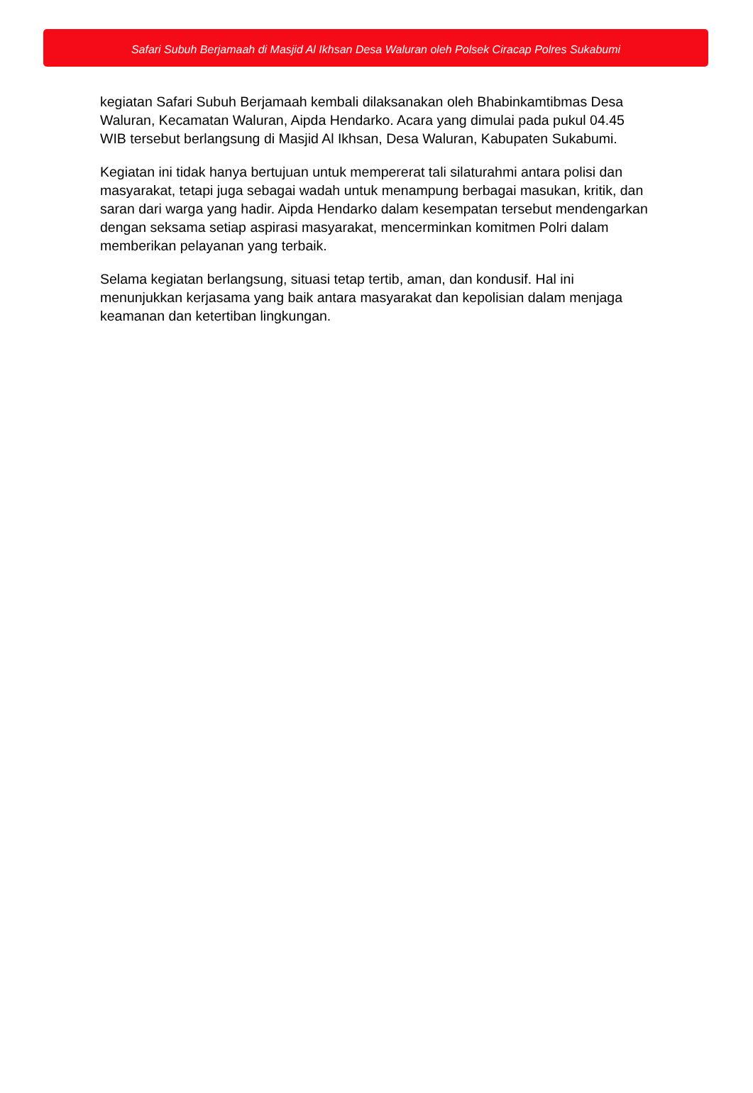Safari Subuh Berjamaah di Masjid Al Ikhsan Desa Waluran oleh Polsek Ciracap Polres Sukabumi
kegiatan Safari Subuh Berjamaah kembali dilaksanakan oleh Bhabinkamtibmas Desa Waluran, Kecamatan Waluran, Aipda Hendarko. Acara yang dimulai pada pukul 04.45 WIB tersebut berlangsung di Masjid Al Ikhsan, Desa Waluran, Kabupaten Sukabumi.
Kegiatan ini tidak hanya bertujuan untuk mempererat tali silaturahmi antara polisi dan masyarakat, tetapi juga sebagai wadah untuk menampung berbagai masukan, kritik, dan saran dari warga yang hadir. Aipda Hendarko dalam kesempatan tersebut mendengarkan dengan seksama setiap aspirasi masyarakat, mencerminkan komitmen Polri dalam memberikan pelayanan yang terbaik.
Selama kegiatan berlangsung, situasi tetap tertib, aman, dan kondusif. Hal ini menunjukkan kerjasama yang baik antara masyarakat dan kepolisian dalam menjaga keamanan dan ketertiban lingkungan.